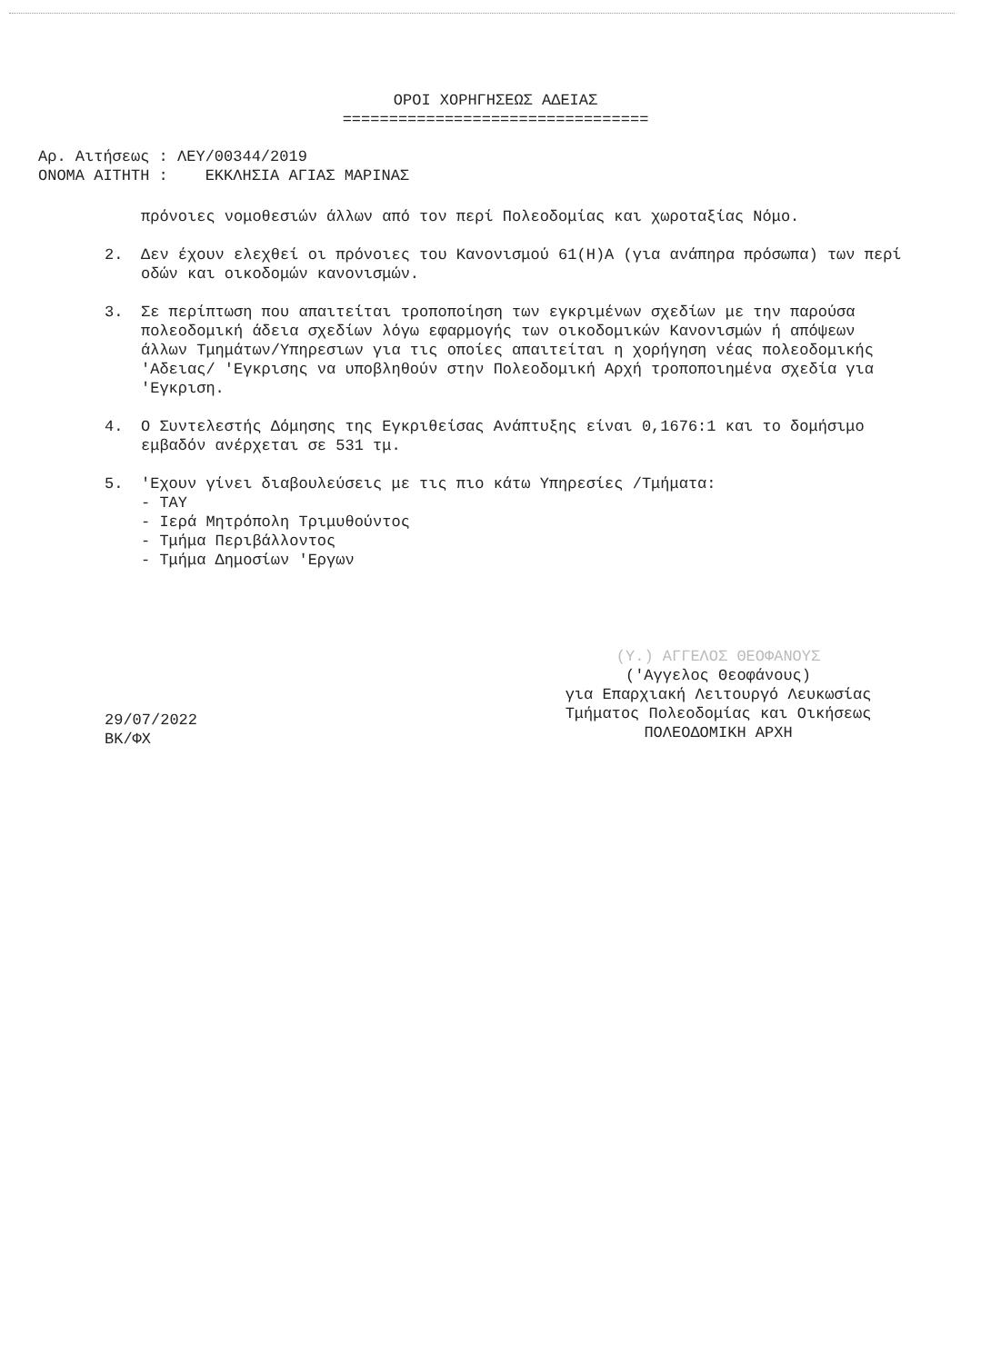ΟΡΟΙ ΧΟΡΗΓΗΣΕΩΣ ΑΔΕΙΑΣ
=================================
Αρ. Αιτήσεως : ΛΕΥ/00344/2019
ΟΝΟΜΑ ΑΙΤΗΤΗ : ΕΚΚΛΗΣΙΑ ΑΓΙΑΣ ΜΑΡΙΝΑΣ
πρόνοιες νομοθεσιών άλλων από τον περί Πολεοδομίας και χωροταξίας Νόμο.
2. Δεν έχουν ελεχθεί οι πρόνοιες του Κανονισμού 61(Η)Α (για ανάπηρα πρόσωπα) των περί οδών και οικοδομών κανονισμών.
3. Σε περίπτωση που απαιτείται τροποποίηση των εγκριμένων σχεδίων με την παρούσα πολεοδομική άδεια σχεδίων λόγω εφαρμογής των οικοδομικών Κανονισμών ή απόψεων άλλων Τμημάτων/Υπηρεσιων για τις οποίες απαιτείται η χορήγηση νέας πολεοδομικής 'Αδειας/ 'Εγκρισης να υποβληθούν στην Πολεοδομική Αρχή τροποποιημένα σχεδία για 'Εγκριση.
4. Ο Συντελεστής Δόμησης της Εγκριθείσας Ανάπτυξης είναι 0,1676:1 και το δομήσιμο εμβαδόν ανέρχεται σε 531 τμ.
5. 'Εχουν γίνει διαβουλεύσεις με τις πιο κάτω Υπηρεσίες /Τμήματα:
- ΤΑΥ
- Ιερά Μητρόπολη Τριμυθούντος
- Τμήμα Περιβάλλοντος
- Τμήμα Δημοσίων 'Εργων
(Υ.) ΑΓΓΕΛΟΣ ΘΕΟΦΑΝΟΥΣ
('Αγγελος Θεοφάνους)
για Επαρχιακή Λειτουργό Λευκωσίας
Τμήματος Πολεοδομίας και Οικήσεως
ΠΟΛΕΟΔΟΜΙΚΗ ΑΡΧΗ
29/07/2022
ΒΚ/ΦΧ